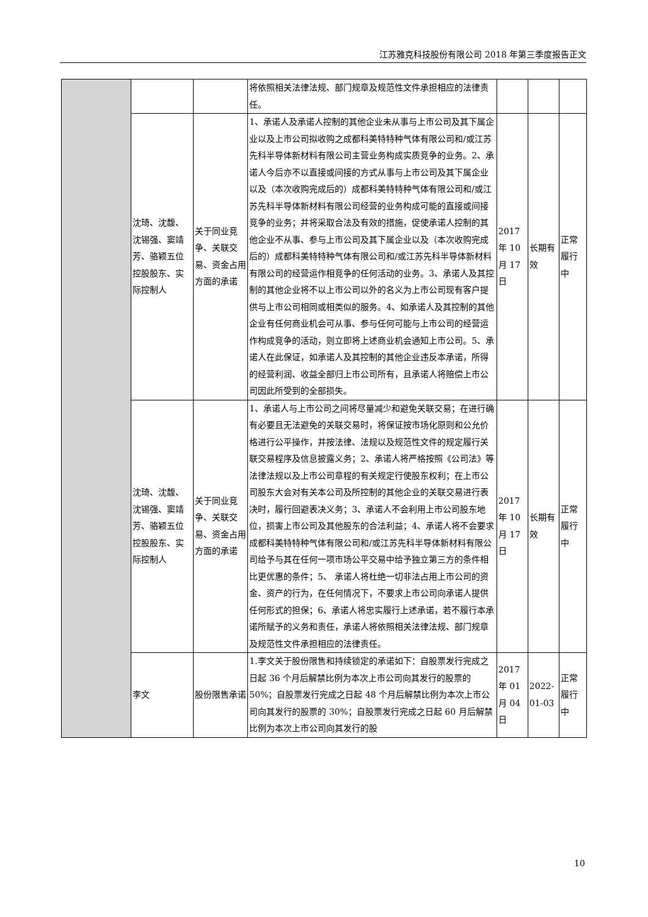江苏雅克科技股份有限公司 2018 年第三季度报告正文
| | | | 将依照相关法律法规、部门规章及规范性文件承担相应的法律责任。 | | | |
| | 沈琦、沈馥、沈锡强、窦靖芳、骆颖五位控股股东、实际控制人 | 关于同业竞争、关联交易、资金占用方面的承诺 | 1、承诺人及承诺人控制的其他企业未从事与上市公司及其下属企业以及上市公司拟收购之成都科美特特种气体有限公司和/或江苏先科半导体新材料有限公司主营业务构成实质竞争的业务。2、承诺人今后亦不以直接或间接的方式从事与上市公司及其下属企业以及（本次收购完成后的）成都科美特特种气体有限公司和/或江苏先科半导体新材料有限公司经营的业务构成可能的直接或间接竞争的业务；并将采取合法及有效的措施，促使承诺人控制的其他企业不从事、参与上市公司及其下属企业以及（本次收购完成后的）成都科美特特种气体有限公司和/或江苏先科半导体新材料有限公司的经营运作相竞争的任何活动的业务。3、承诺人及其控制的其他企业将不以上市公司以外的名义为上市公司现有客户提供与上市公司相同或相类似的服务。4、如承诺人及其控制的其他企业有任何商业机会可从事、参与任何可能与上市公司的经营运作构成竞争的活动，则立即将上述商业机会通知上市公司。5、承诺人在此保证，如承诺人及其控制的其他企业违反本承诺，所得的经营利润、收益全部归上市公司所有，且承诺人将赔偿上市公司因此所受到的全部损失。 | 2017 年 10 月 17 日 | 长期有效 | 正常履行中 |
| | 沈琦、沈馥、沈锡强、窦靖芳、骆颖五位控股股东、实际控制人 | 关于同业竞争、关联交易、资金占用方面的承诺 | 1、承诺人与上市公司之间将尽量减少和避免关联交易；在进行确有必要且无法避免的关联交易时，将保证按市场化原则和公允价格进行公平操作，并按法律、法规以及规范性文件的规定履行关联交易程序及信息披露义务；2、承诺人将严格按照《公司法》等法律法规以及上市公司章程的有关规定行使股东权利；在上市公司股东大会对有关本公司及所控制的其他企业的关联交易进行表决时，履行回避表决义务；3、承诺人不会利用上市公司股东地位，损害上市公司及其他股东的合法利益；4、承诺人将不会要求成都科美特特种气体有限公司和/或江苏先科半导体新材料有限公司给予与其在任何一项市场公平交易中给予独立第三方的条件相比更优惠的条件；5、 承诺人将杜绝一切非法占用上市公司的资金、资产的行为，在任何情况下，不要求上市公司向承诺人提供任何形式的担保；6、承诺人将忠实履行上述承诺，若不履行本承诺所赋予的义务和责任，承诺人将依照相关法律法规、部门规章及规范性文件承担相应的法律责任。 | 2017 年 10 月 17 日 | 长期有效 | 正常履行中 |
| | 李文 | 股份限售承诺 | 1.李文关于股份限售和持续锁定的承诺如下：自股票发行完成之日起 36 个月后解禁比例为本次上市公司向其发行的股票的 50%；自股票发行完成之日起 48 个月后解禁比例为本次上市公司向其发行的股票的 30%；自股票发行完成之日起 60 月后解禁比例为本次上市公司向其发行的股 | 2017 年 01 月 04 日 | 2022-01-03 | 正常履行中 |
10